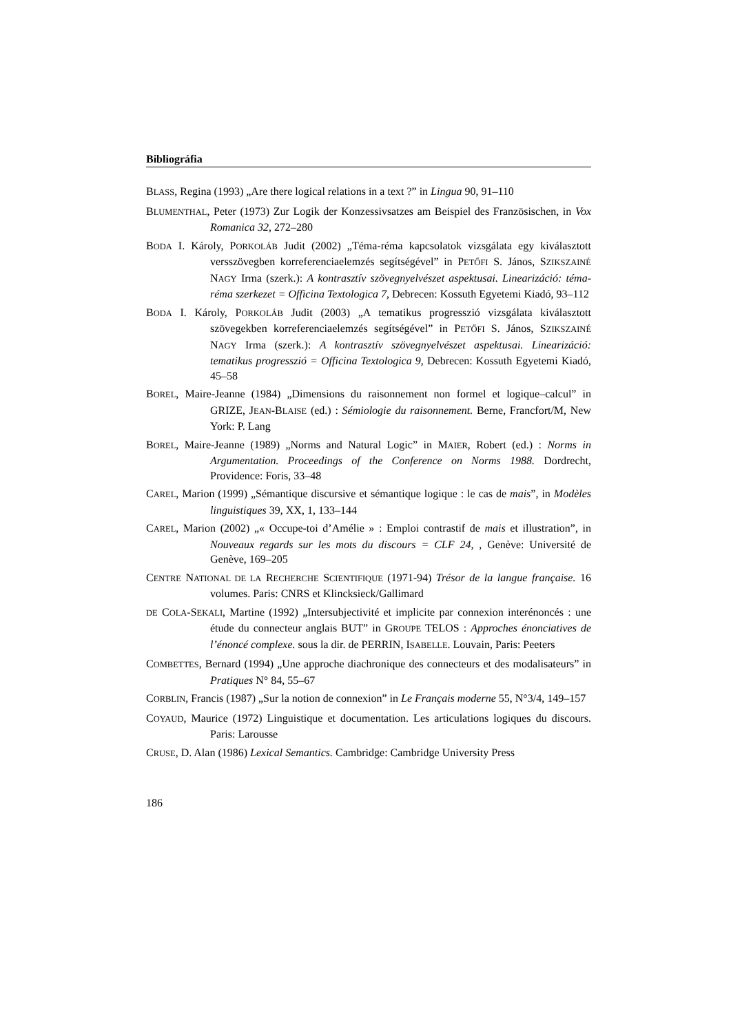Bibliográfia
BLASS, Regina (1993) „Are there logical relations in a text ?” in Lingua 90, 91–110
BLUMENTHAL, Peter (1973) Zur Logik der Konzessivsatzes am Beispiel des Französischen, in Vox Romanica 32, 272–280
BODA I. Károly, PORKOLÁB Judit (2002) „Téma-réma kapcsolatok vizsgálata egy kiválasztott versszövegben korreferenciaelemzés segítségével” in PETŐFI S. János, SZIKSZAINÉ NAGY Irma (szerk.): A kontrasztív szövegnyelvészet aspektusai. Linearizáció: téma-réma szerkezet = Officina Textologica 7, Debrecen: Kossuth Egyetemi Kiadó, 93–112
BODA I. Károly, PORKOLÁB Judit (2003) „A tematikus progresszió vizsgálata kiválasztott szövegekben korreferenciaelemzés segítségével” in PETŐFI S. János, SZIKSZAINÉ NAGY Irma (szerk.): A kontrasztív szövegnyelvészet aspektusai. Linearizáció: tematikus progresszió = Officina Textologica 9, Debrecen: Kossuth Egyetemi Kiadó, 45–58
BOREL, Maire-Jeanne (1984) „Dimensions du raisonnement non formel et logique–calcul” in GRIZE, JEAN-BLAISE (ed.) : Sémiologie du raisonnement. Berne, Francfort/M, New York: P. Lang
BOREL, Maire-Jeanne (1989) „Norms and Natural Logic” in MAIER, Robert (ed.) : Norms in Argumentation. Proceedings of the Conference on Norms 1988. Dordrecht, Providence: Foris, 33–48
CAREL, Marion (1999) „Sémantique discursive et sémantique logique : le cas de mais”, in Modèles linguistiques 39, XX, 1, 133–144
CAREL, Marion (2002) „« Occupe-toi d’Amélie » : Emploi contrastif de mais et illustration”, in Nouveaux regards sur les mots du discours = CLF 24, , Genève: Université de Genève, 169–205
CENTRE NATIONAL DE LA RECHERCHE SCIENTIFIQUE (1971-94) Trésor de la langue française. 16 volumes. Paris: CNRS et Klincksieck/Gallimard
DE COLA-SEKALI, Martine (1992) „Intersubjectivité et implicite par connexion interénoncés : une étude du connecteur anglais BUT” in GROUPE TELOS : Approches énonciatives de l’énoncé complexe. sous la dir. de PERRIN, ISABELLE. Louvain, Paris: Peeters
COMBETTES, Bernard (1994) „Une approche diachronique des connecteurs et des modalisateurs” in Pratiques N° 84, 55–67
CORBLIN, Francis (1987) „Sur la notion de connexion” in Le Français moderne 55, N°3/4, 149–157
COYAUD, Maurice (1972) Linguistique et documentation. Les articulations logiques du discours. Paris: Larousse
CRUSE, D. Alan (1986) Lexical Semantics. Cambridge: Cambridge University Press
186